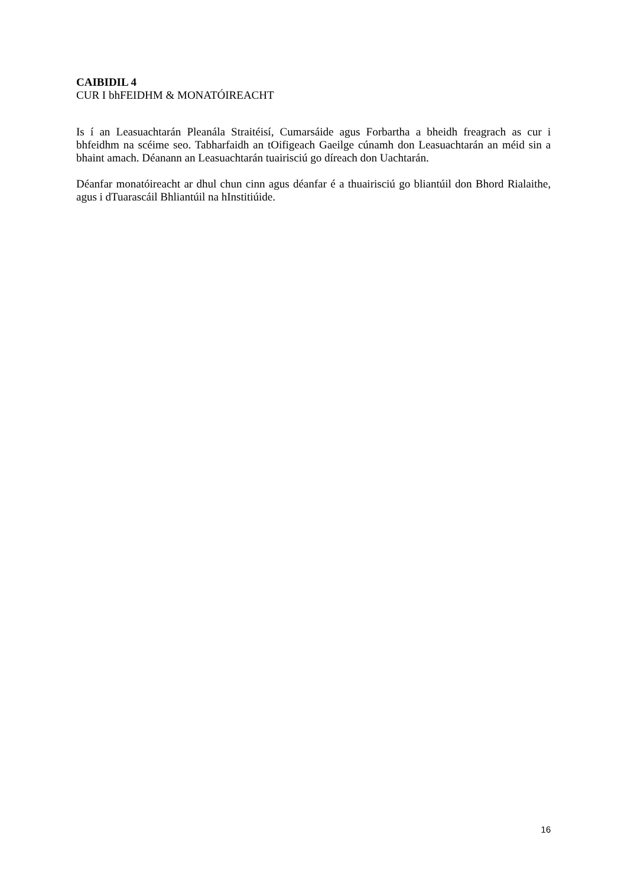CAIBIDIL 4
CUR I bhFEIDHM & MONATÓIREACHT
Is í an Leasuachtarán Pleanála Straitéisí, Cumarsáide agus Forbartha a bheidh freagrach as cur i bhfeidhm na scéime seo. Tabharfaidh an tOifigeach Gaeilge cúnamh don Leasuachtarán an méid sin a bhaint amach. Déanann an Leasuachtarán tuairisciú go díreach don Uachtarán.
Déanfar monatóireacht ar dhul chun cinn agus déanfar é a thuairisciú go bliantúil don Bhord Rialaithe, agus i dTuarascáil Bhliantúil na hInstitiúide.
16